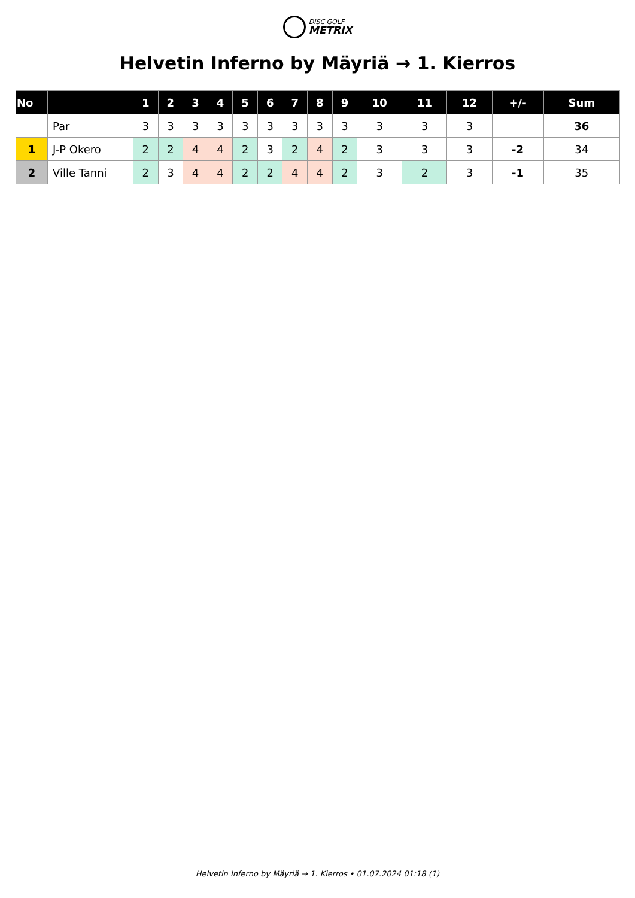DISC GOLF
METRIX
Helvetin Inferno by Mäyriä → 1. Kierros
| No | | 1 | 2 | 3 | 4 | 5 | 6 | 7 | 8 | 9 | 10 | 11 | 12 | +/- | Sum |
| --- | --- | --- | --- | --- | --- | --- | --- | --- | --- | --- | --- | --- | --- | --- | --- |
| | Par | 3 | 3 | 3 | 3 | 3 | 3 | 3 | 3 | 3 | 3 | 3 | 3 | | 36 |
| 1 | J-P Okero | 2 | 2 | 4 | 4 | 2 | 3 | 2 | 4 | 2 | 3 | 3 | 3 | -2 | 34 |
| 2 | Ville Tanni | 2 | 3 | 4 | 4 | 2 | 2 | 4 | 4 | 2 | 3 | 2 | 3 | -1 | 35 |
Helvetin Inferno by Mäyriä → 1. Kierros • 01.07.2024 01:18 (1)